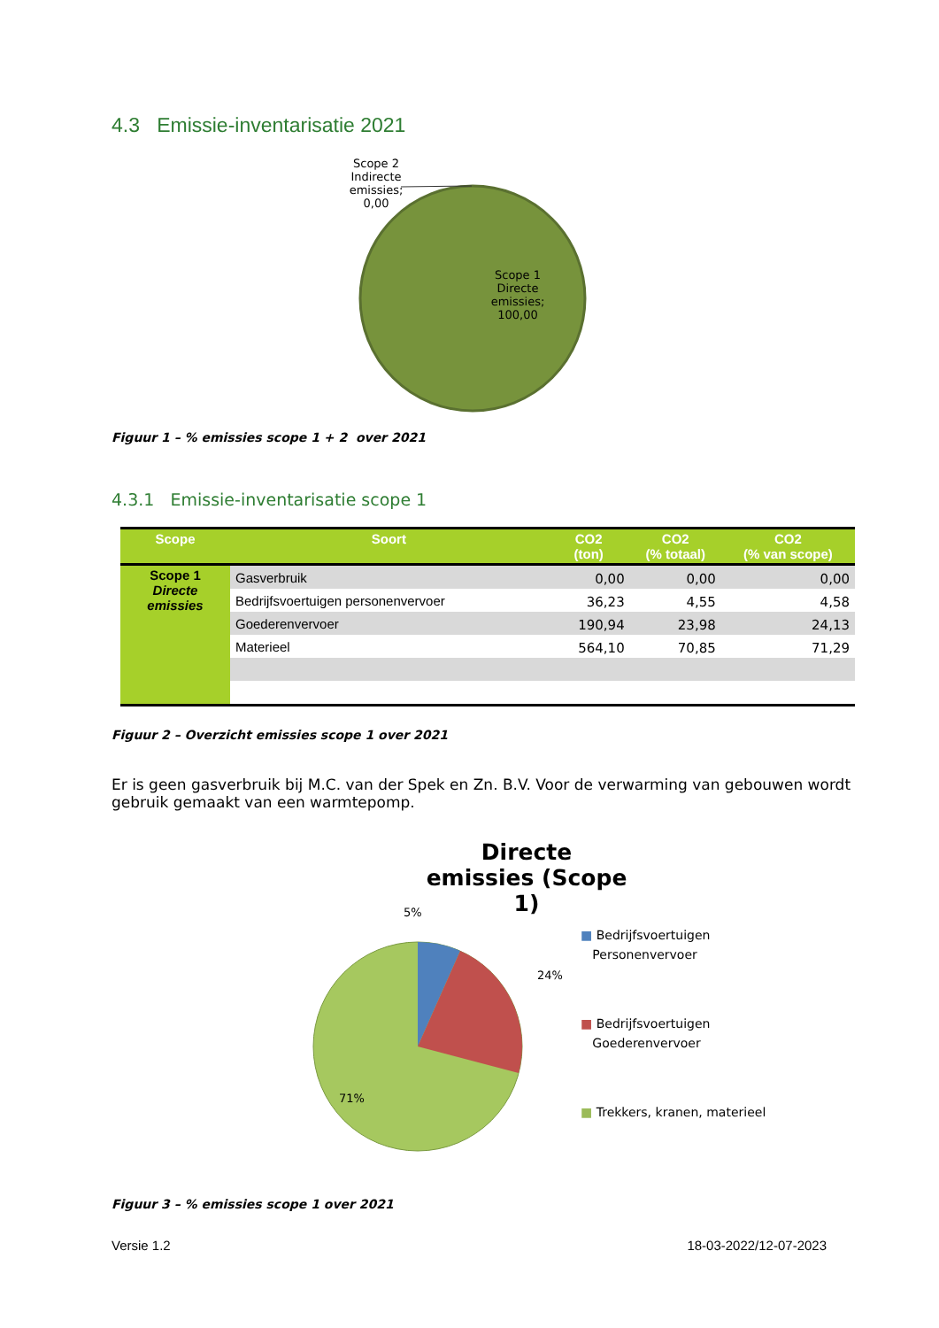4.3 Emissie-inventarisatie 2021
Scope 2 Indirecte emissies; 0,00
Scope 1 Directe emissies; 100,00
Figuur 1 – % emissies scope 1 + 2 over 2021
4.3.1 Emissie-inventarisatie scope 1
| Scope | Soort | CO2 (ton) | CO2 (% totaal) | CO2 (% van scope) |
| --- | --- | --- | --- | --- |
| Scope 1 Directe emissies | Gasverbruik | 0,00 | 0,00 | 0,00 |
| | Bedrijfsvoertuigen personenvervoer | 36,23 | 4,55 | 4,58 |
| | Goederenvervoer | 190,94 | 23,98 | 24,13 |
| | Materieel | 564,10 | 70,85 | 71,29 |
Figuur 2 – Overzicht emissies scope 1 over 2021
Er is geen gasverbruik bij M.C. van der Spek en Zn. B.V. Voor de verwarming van gebouwen wordt gebruik gemaakt van een warmtepomp.
Directe emissies (Scope 1)
5%
24%
71%
■ Bedrijfsvoertuigen
Personenvervoer
■ Bedrijfsvoertuigen
Goederenvervoer
■ Trekkers, kranen, materieel
Figuur 3 – % emissies scope 1 over 2021
Versie 1.2 18-03-2022/12-07-2023